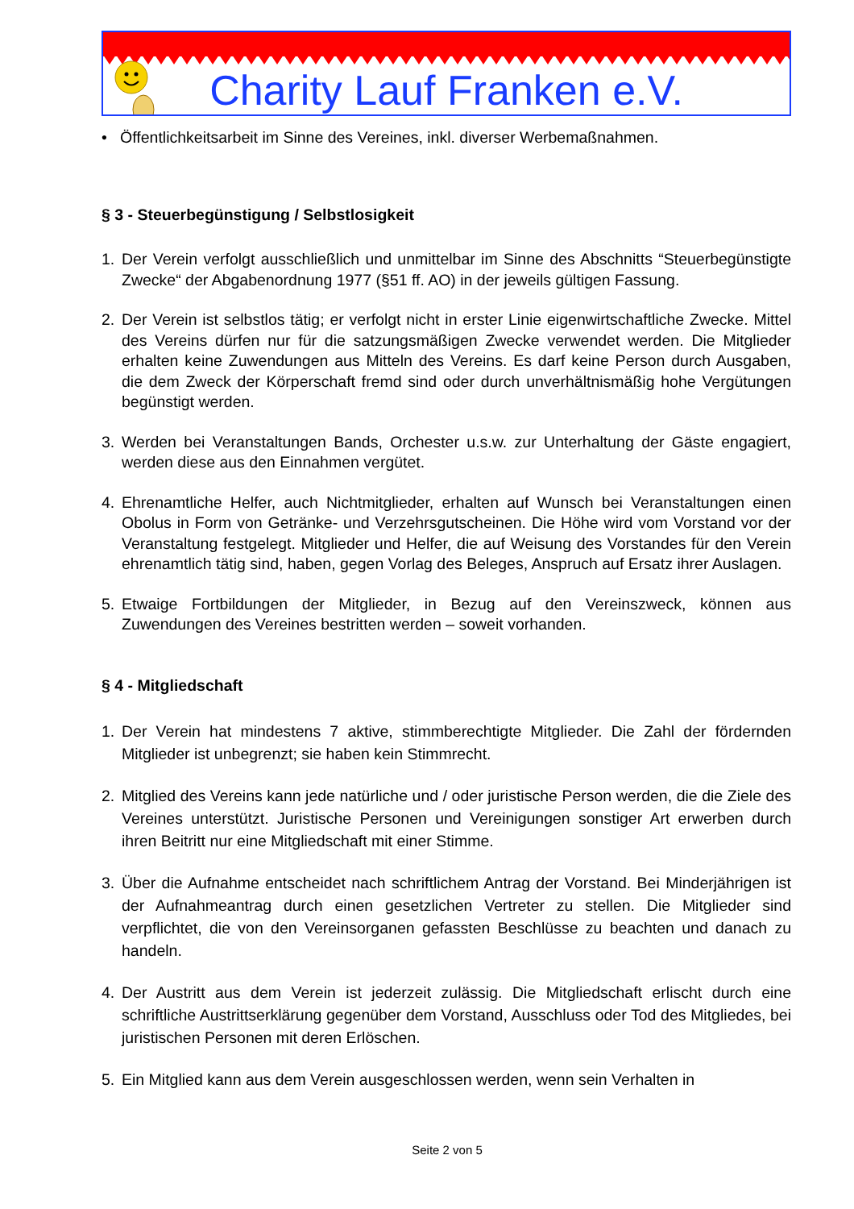Charity Lauf Franken e.V.
• Öffentlichkeitsarbeit im Sinne des Vereines, inkl. diverser Werbemaßnahmen.
§ 3 - Steuerbegünstigung / Selbstlosigkeit
1. Der Verein verfolgt ausschließlich und unmittelbar im Sinne des Abschnitts “Steuerbegünstigte Zwecke“ der Abgabenordnung 1977 (§51 ff. AO) in der jeweils gültigen Fassung.
2. Der Verein ist selbstlos tätig; er verfolgt nicht in erster Linie eigenwirtschaftliche Zwecke. Mittel des Vereins dürfen nur für die satzungsmäßigen Zwecke verwendet werden. Die Mitglieder erhalten keine Zuwendungen aus Mitteln des Vereins. Es darf keine Person durch Ausgaben, die dem Zweck der Körperschaft fremd sind oder durch unverhältnismäßig hohe Vergütungen begünstigt werden.
3. Werden bei Veranstaltungen Bands, Orchester u.s.w. zur Unterhaltung der Gäste engagiert, werden diese aus den Einnahmen vergütet.
4. Ehrenamtliche Helfer, auch Nichtmitglieder, erhalten auf Wunsch bei Veranstaltungen einen Obolus in Form von Getränke- und Verzehrsgutscheinen. Die Höhe wird vom Vorstand vor der Veranstaltung festgelegt. Mitglieder und Helfer, die auf Weisung des Vorstandes für den Verein ehrenamtlich tätig sind, haben, gegen Vorlag des Beleges, Anspruch auf Ersatz ihrer Auslagen.
5. Etwaige Fortbildungen der Mitglieder, in Bezug auf den Vereinszweck, können aus Zuwendungen des Vereines bestritten werden – soweit vorhanden.
§ 4 - Mitgliedschaft
1. Der Verein hat mindestens 7 aktive, stimmberechtigte Mitglieder. Die Zahl der fördernden Mitglieder ist unbegrenzt; sie haben kein Stimmrecht.
2. Mitglied des Vereins kann jede natürliche und / oder juristische Person werden, die die Ziele des Vereines unterstützt. Juristische Personen und Vereinigungen sonstiger Art erwerben durch ihren Beitritt nur eine Mitgliedschaft mit einer Stimme.
3. Über die Aufnahme entscheidet nach schriftlichem Antrag der Vorstand. Bei Minderjährigen ist der Aufnahmeantrag durch einen gesetzlichen Vertreter zu stellen. Die Mitglieder sind verpflichtet, die von den Vereinsorganen gefassten Beschlüsse zu beachten und danach zu handeln.
4. Der Austritt aus dem Verein ist jederzeit zulässig. Die Mitgliedschaft erlischt durch eine schriftliche Austrittserklärung gegenüber dem Vorstand, Ausschluss oder Tod des Mitgliedes, bei juristischen Personen mit deren Erlöschen.
5. Ein Mitglied kann aus dem Verein ausgeschlossen werden, wenn sein Verhalten in
Seite 2 von 5